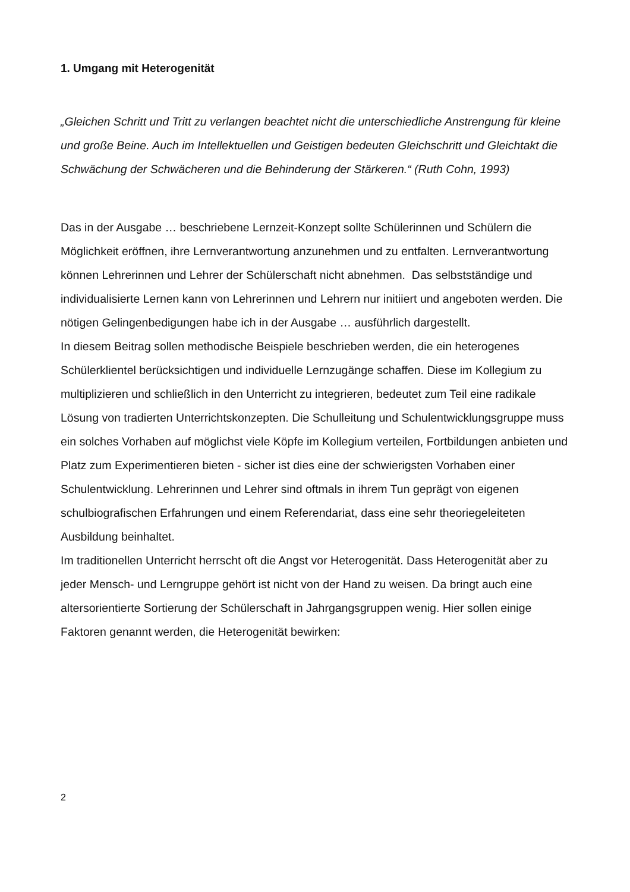1. Umgang mit Heterogenität
„Gleichen Schritt und Tritt zu verlangen beachtet nicht die unterschiedliche Anstrengung für kleine und große Beine. Auch im Intellektuellen und Geistigen bedeuten Gleichschritt und Gleichtakt die Schwächung der Schwächeren und die Behinderung der Stärkeren.“ (Ruth Cohn, 1993)
Das in der Ausgabe … beschriebene Lernzeit-Konzept sollte Schülerinnen und Schülern die Möglichkeit eröffnen, ihre Lernverantwortung anzunehmen und zu entfalten. Lernverantwortung können Lehrerinnen und Lehrer der Schülerschaft nicht abnehmen. Das selbstständige und individualisierte Lernen kann von Lehrerinnen und Lehrern nur initiiert und angeboten werden. Die nötigen Gelingenbedigungen habe ich in der Ausgabe … ausführlich dargestellt.
In diesem Beitrag sollen methodische Beispiele beschrieben werden, die ein heterogenes Schülerklientel berücksichtigen und individuelle Lernzugänge schaffen. Diese im Kollegium zu multiplizieren und schließlich in den Unterricht zu integrieren, bedeutet zum Teil eine radikale Lösung von tradierten Unterrichtskonzepten. Die Schulleitung und Schulentwicklungsgruppe muss ein solches Vorhaben auf möglichst viele Köpfe im Kollegium verteilen, Fortbildungen anbieten und Platz zum Experimentieren bieten - sicher ist dies eine der schwierigsten Vorhaben einer Schulentwicklung. Lehrerinnen und Lehrer sind oftmals in ihrem Tun geprägt von eigenen schulbiografischen Erfahrungen und einem Referendariat, dass eine sehr theoriegeleiteten Ausbildung beinhaltet.
Im traditionellen Unterricht herrscht oft die Angst vor Heterogenität. Dass Heterogenität aber zu jeder Mensch- und Lerngruppe gehört ist nicht von der Hand zu weisen. Da bringt auch eine altersorientierte Sortierung der Schülerschaft in Jahrgangsgruppen wenig. Hier sollen einige Faktoren genannt werden, die Heterogenität bewirken:
2